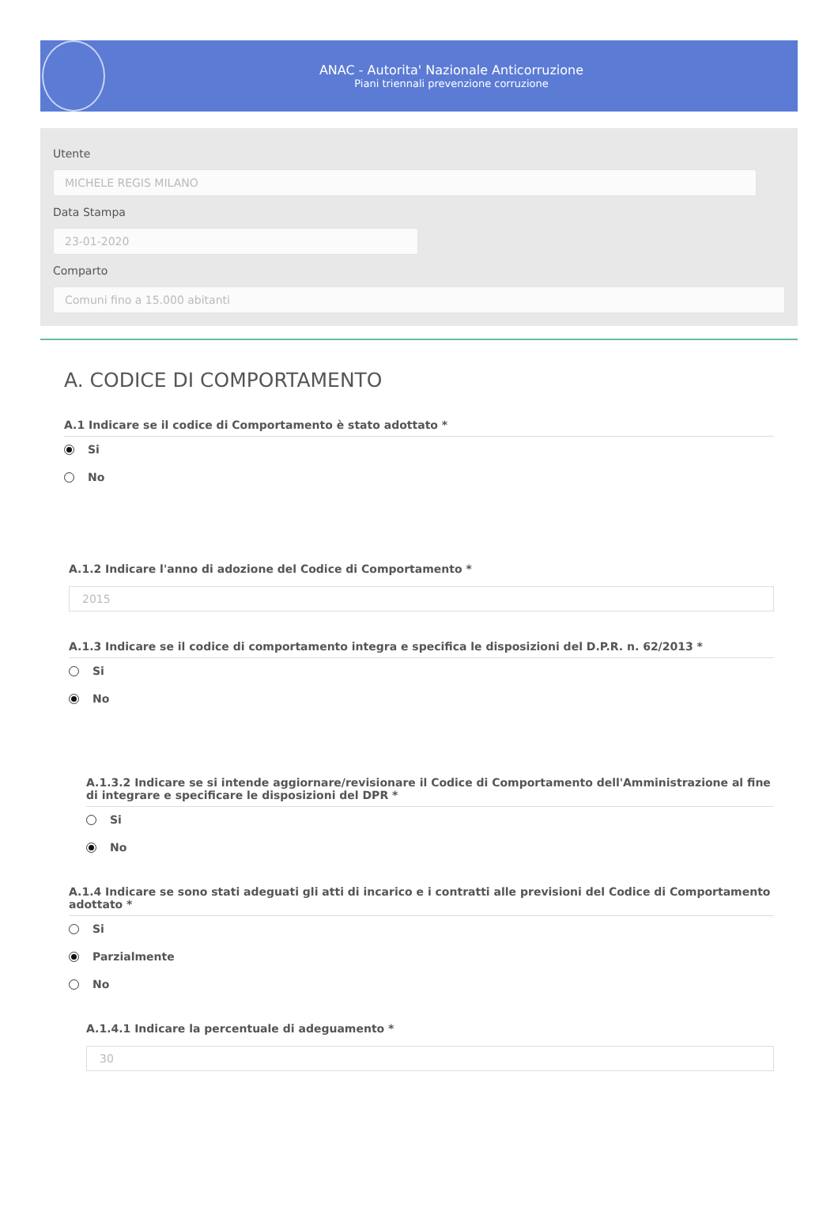ANAC - Autorita' Nazionale Anticorruzione
Piani triennali prevenzione corruzione
Utente
MICHELE REGIS MILANO
Data Stampa
23-01-2020
Comparto
Comuni fino a 15.000 abitanti
A. CODICE DI COMPORTAMENTO
A.1 Indicare se il codice di Comportamento è stato adottato *
Si
No
A.1.2 Indicare l'anno di adozione del Codice di Comportamento *
2015
A.1.3 Indicare se il codice di comportamento integra e specifica le disposizioni del D.P.R. n. 62/2013 *
Si
No
A.1.3.2 Indicare se si intende aggiornare/revisionare il Codice di Comportamento dell'Amministrazione al fine di integrare e specificare le disposizioni del DPR *
Si
No
A.1.4 Indicare se sono stati adeguati gli atti di incarico e i contratti alle previsioni del Codice di Comportamento adottato *
Si
Parzialmente
No
A.1.4.1 Indicare la percentuale di adeguamento *
30